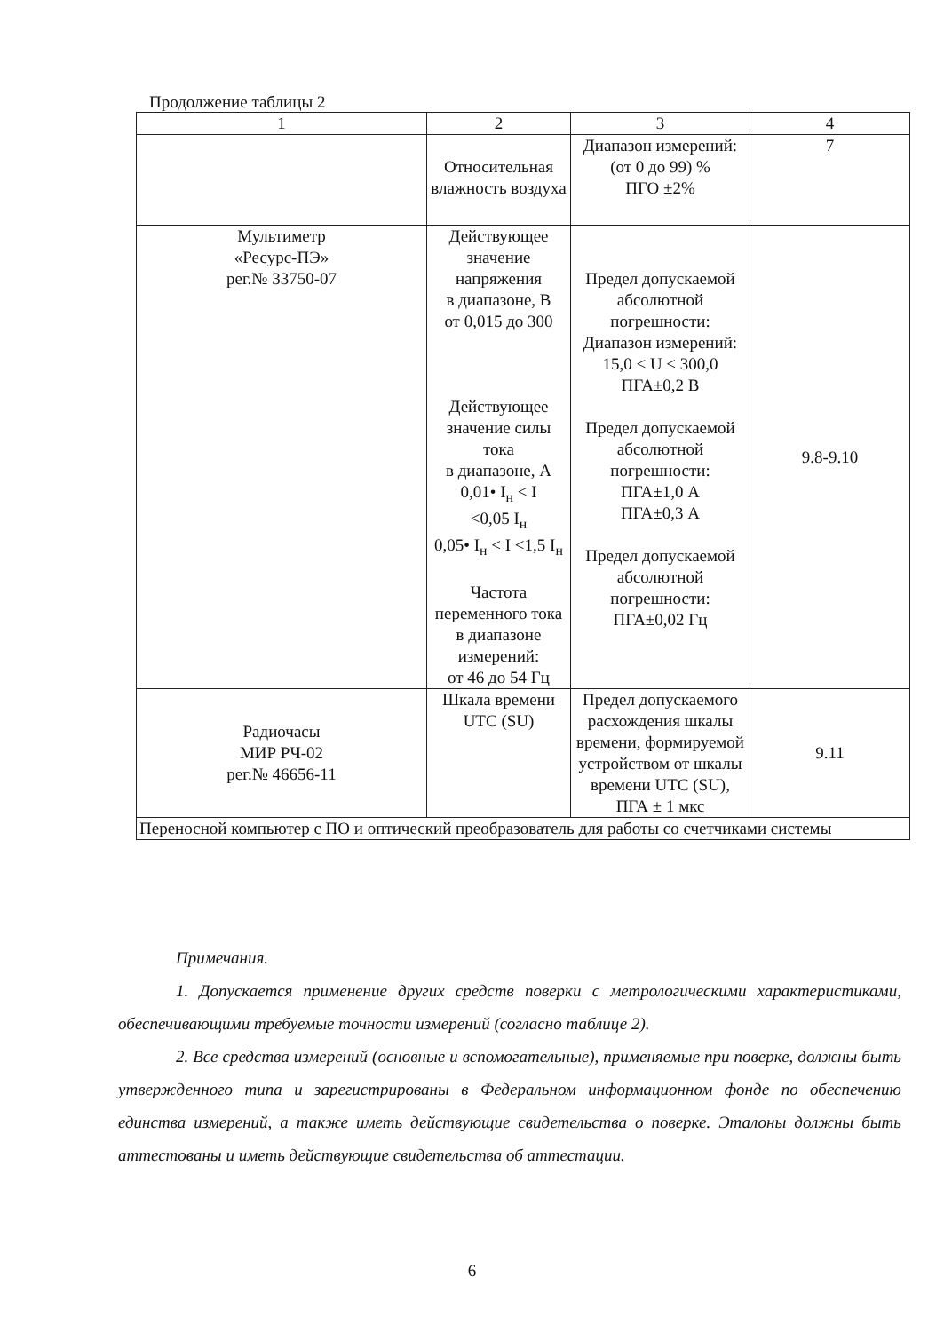Продолжение таблицы 2
| 1 | 2 | 3 | 4 |
| --- | --- | --- | --- |
| | Относительная влажность воздуха | Диапазон измерений: (от 0 до 99) % ПГО ±2% | 7 |
| Мультиметр «Ресурс-ПЭ» рег.№ 33750-07 | Действующее значение напряжения в диапазоне, В от 0,015 до 300 Действующее значение силы тока в диапазоне, А 0,01• I<sub>н</sub> < I <0,05 I<sub>н</sub> 0,05• I<sub>н</sub> < I <1,5 I<sub>н</sub> Частота переменного тока в диапазоне измерений: от 46 до 54 Гц | Предел допускаемой абсолютной погрешности: Диапазон измерений: 15,0 < U < 300,0 ПГА±0,2 В Предел допускаемой абсолютной погрешности: ПГА±1,0 А ПГА±0,3 А Предел допускаемой абсолютной погрешности: ПГА±0,02 Гц | 9.8-9.10 |
| Радиочасы МИР РЧ-02 рег.№ 46656-11 | Шкала времени UTC (SU) | Предел допускаемого расхождения шкалы времени, формируемой устройством от шкалы времени UTC (SU), ПГА ± 1 мкс | 9.11 |
| Переносной компьютер с ПО и оптический преобразователь для работы со счетчиками системы | | | |
Примечания.
1. Допускается применение других средств поверки с метрологическими характеристиками, обеспечивающими требуемые точности измерений (согласно таблице 2).
2. Все средства измерений (основные и вспомогательные), применяемые при поверке, должны быть утвержденного типа и зарегистрированы в Федеральном информационном фонде по обеспечению единства измерений, а также иметь действующие свидетельства о поверке. Эталоны должны быть аттестованы и иметь действующие свидетельства об аттестации.
6